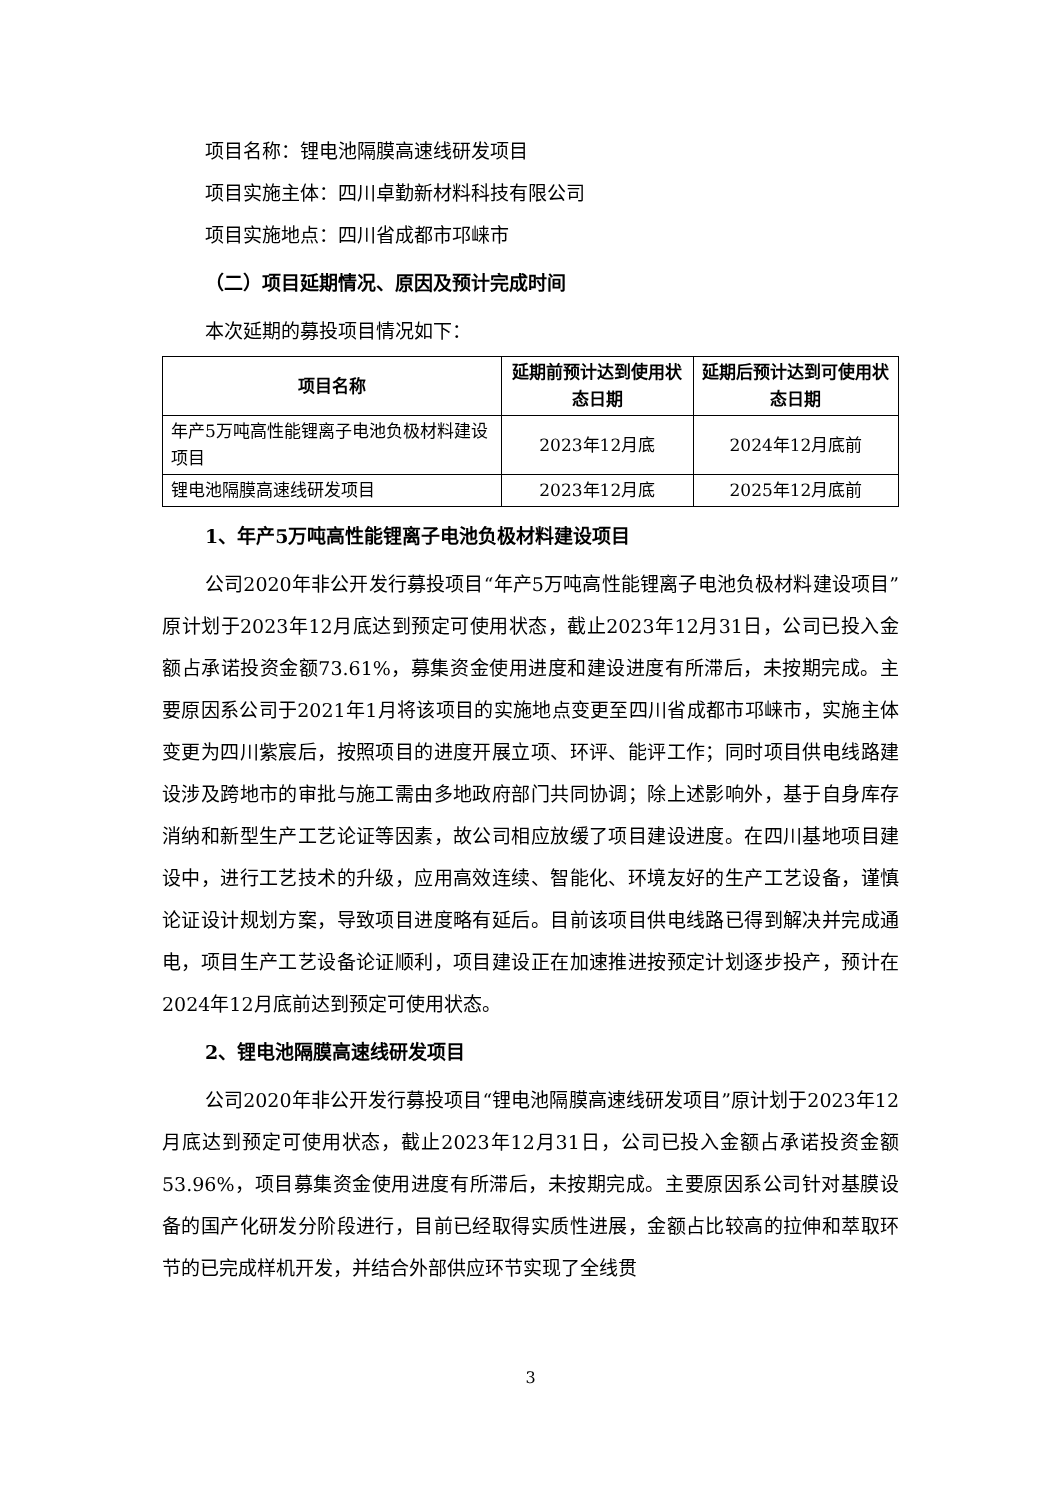项目名称：锂电池隔膜高速线研发项目
项目实施主体：四川卓勤新材料科技有限公司
项目实施地点：四川省成都市邛崃市
（二）项目延期情况、原因及预计完成时间
本次延期的募投项目情况如下：
| 项目名称 | 延期前预计达到使用状态日期 | 延期后预计达到可使用状态日期 |
| --- | --- | --- |
| 年产5万吨高性能锂离子电池负极材料建设项目 | 2023年12月底 | 2024年12月底前 |
| 锂电池隔膜高速线研发项目 | 2023年12月底 | 2025年12月底前 |
1、年产5万吨高性能锂离子电池负极材料建设项目
公司2020年非公开发行募投项目“年产5万吨高性能锂离子电池负极材料建设项目”原计划于2023年12月底达到预定可使用状态，截止2023年12月31日，公司已投入金额占承诺投资金额73.61%，募集资金使用进度和建设进度有所滞后，未按期完成。主要原因系公司于2021年1月将该项目的实施地点变更至四川省成都市邛崃市，实施主体变更为四川紫宸后，按照项目的进度开展立项、环评、能评工作；同时项目供电线路建设涉及跨地市的审批与施工需由多地政府部门共同协调；除上述影响外，基于自身库存消纳和新型生产工艺论证等因素，故公司相应放缓了项目建设进度。在四川基地项目建设中，进行工艺技术的升级，应用高效连续、智能化、环境友好的生产工艺设备，谨慎论证设计规划方案，导致项目进度略有延后。目前该项目供电线路已得到解决并完成通电，项目生产工艺设备论证顺利，项目建设正在加速推进按预定计划逐步投产，预计在2024年12月底前达到预定可使用状态。
2、锂电池隔膜高速线研发项目
公司2020年非公开发行募投项目“锂电池隔膜高速线研发项目”原计划于2023年12月底达到预定可使用状态，截止2023年12月31日，公司已投入金额占承诺投资金额53.96%，项目募集资金使用进度有所滞后，未按期完成。主要原因系公司针对基膜设备的国产化研发分阶段进行，目前已经取得实质性进展，金额占比较高的拉伸和萃取环节的已完成样机开发，并结合外部供应环节实现了全线贯
3